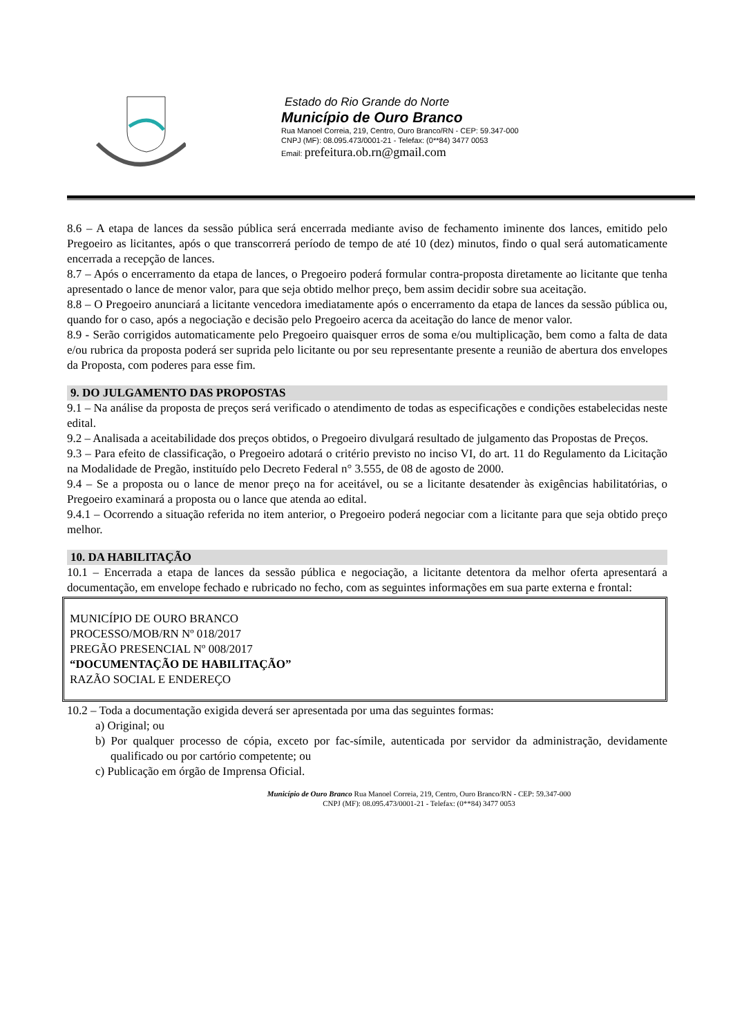Estado do Rio Grande do Norte
Município de Ouro Branco
Rua Manoel Correia, 219, Centro, Ouro Branco/RN - CEP: 59.347-000
CNPJ (MF): 08.095.473/0001-21 - Telefax: (0**84) 3477 0053
Email: prefeitura.ob.rn@gmail.com
8.6 – A etapa de lances da sessão pública será encerrada mediante aviso de fechamento iminente dos lances, emitido pelo Pregoeiro as licitantes, após o que transcorrerá período de tempo de até 10 (dez) minutos, findo o qual será automaticamente encerrada a recepção de lances.
8.7 – Após o encerramento da etapa de lances, o Pregoeiro poderá formular contra-proposta diretamente ao licitante que tenha apresentado o lance de menor valor, para que seja obtido melhor preço, bem assim decidir sobre sua aceitação.
8.8 – O Pregoeiro anunciará a licitante vencedora imediatamente após o encerramento da etapa de lances da sessão pública ou, quando for o caso, após a negociação e decisão pelo Pregoeiro acerca da aceitação do lance de menor valor.
8.9 - Serão corrigidos automaticamente pelo Pregoeiro quaisquer erros de soma e/ou multiplicação, bem como a falta de data e/ou rubrica da proposta poderá ser suprida pelo licitante ou por seu representante presente a reunião de abertura dos envelopes da Proposta, com poderes para esse fim.
9. DO JULGAMENTO DAS PROPOSTAS
9.1 – Na análise da proposta de preços será verificado o atendimento de todas as especificações e condições estabelecidas neste edital.
9.2 – Analisada a aceitabilidade dos preços obtidos, o Pregoeiro divulgará resultado de julgamento das Propostas de Preços.
9.3 – Para efeito de classificação, o Pregoeiro adotará o critério previsto no inciso VI, do art. 11 do Regulamento da Licitação na Modalidade de Pregão, instituído pelo Decreto Federal n° 3.555, de 08 de agosto de 2000.
9.4 – Se a proposta ou o lance de menor preço na for aceitável, ou se a licitante desatender às exigências habilitatórias, o Pregoeiro examinará a proposta ou o lance que atenda ao edital.
9.4.1 – Ocorrendo a situação referida no item anterior, o Pregoeiro poderá negociar com a licitante para que seja obtido preço melhor.
10. DA HABILITAÇÃO
10.1 – Encerrada a etapa de lances da sessão pública e negociação, a licitante detentora da melhor oferta apresentará a documentação, em envelope fechado e rubricado no fecho, com as seguintes informações em sua parte externa e frontal:
MUNICÍPIO DE OURO BRANCO
PROCESSO/MOB/RN Nº 018/2017
PREGÃO PRESENCIAL Nº 008/2017
“DOCUMENTAÇÃO DE HABILITAÇÃO”
RAZÃO SOCIAL E ENDEREÇO
10.2 – Toda a documentação exigida deverá ser apresentada por uma das seguintes formas:
a) Original; ou
b) Por qualquer processo de cópia, exceto por fac-símile, autenticada por servidor da administração, devidamente qualificado ou por cartório competente; ou
c) Publicação em órgão de Imprensa Oficial.
Município de Ouro Branco Rua Manoel Correia, 219, Centro, Ouro Branco/RN - CEP: 59.347-000
CNPJ (MF): 08.095.473/0001-21 - Telefax: (0**84) 3477 0053